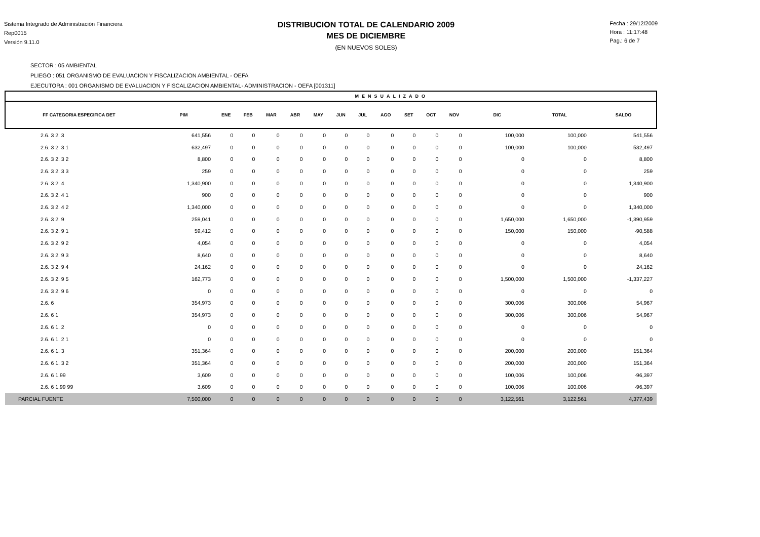Sistema Integrado de Administración Financiera
Rep0015
Versión 9.11.0
DISTRIBUCION TOTAL DE CALENDARIO 2009
MES DE DICIEMBRE
(EN NUEVOS SOLES)
Fecha : 29/12/2009
Hora : 11:17:48
Pag.: 6 de 7
SECTOR : 05 AMBIENTAL
PLIEGO : 051 ORGANISMO DE EVALUACION Y FISCALIZACION AMBIENTAL - OEFA
EJECUTORA : 001 ORGANISMO DE EVALUACION Y FISCALIZACION AMBIENTAL- ADMINISTRACION - OEFA [001311]
| MENSUALIZADO | | | | | | | | | | | | | | | |
| --- | --- | --- | --- | --- | --- | --- | --- | --- | --- | --- | --- | --- | --- | --- | --- |
| FF CATEGORIA ESPECIFICA DET | PIM | ENE | FEB | MAR | ABR | MAY | JUN | JUL | AGO | SET | OCT | NOV | DIC | TOTAL | SALDO |
| 2.6. 3 2. 3 | 641,556 | 0 | 0 | 0 | 0 | 0 | 0 | 0 | 0 | 0 | 0 | 0 | 100,000 | 100,000 | 541,556 |
| 2.6. 3 2. 3 1 | 632,497 | 0 | 0 | 0 | 0 | 0 | 0 | 0 | 0 | 0 | 0 | 0 | 100,000 | 100,000 | 532,497 |
| 2.6. 3 2. 3 2 | 8,800 | 0 | 0 | 0 | 0 | 0 | 0 | 0 | 0 | 0 | 0 | 0 | 0 | 0 | 8,800 |
| 2.6. 3 2. 3 3 | 259 | 0 | 0 | 0 | 0 | 0 | 0 | 0 | 0 | 0 | 0 | 0 | 0 | 0 | 259 |
| 2.6. 3 2. 4 | 1,340,900 | 0 | 0 | 0 | 0 | 0 | 0 | 0 | 0 | 0 | 0 | 0 | 0 | 0 | 1,340,900 |
| 2.6. 3 2. 4 1 | 900 | 0 | 0 | 0 | 0 | 0 | 0 | 0 | 0 | 0 | 0 | 0 | 0 | 0 | 900 |
| 2.6. 3 2. 4 2 | 1,340,000 | 0 | 0 | 0 | 0 | 0 | 0 | 0 | 0 | 0 | 0 | 0 | 0 | 0 | 1,340,000 |
| 2.6. 3 2. 9 | 259,041 | 0 | 0 | 0 | 0 | 0 | 0 | 0 | 0 | 0 | 0 | 0 | 1,650,000 | 1,650,000 | -1,390,959 |
| 2.6. 3 2. 9 1 | 59,412 | 0 | 0 | 0 | 0 | 0 | 0 | 0 | 0 | 0 | 0 | 0 | 150,000 | 150,000 | -90,588 |
| 2.6. 3 2. 9 2 | 4,054 | 0 | 0 | 0 | 0 | 0 | 0 | 0 | 0 | 0 | 0 | 0 | 0 | 0 | 4,054 |
| 2.6. 3 2. 9 3 | 8,640 | 0 | 0 | 0 | 0 | 0 | 0 | 0 | 0 | 0 | 0 | 0 | 0 | 0 | 8,640 |
| 2.6. 3 2. 9 4 | 24,162 | 0 | 0 | 0 | 0 | 0 | 0 | 0 | 0 | 0 | 0 | 0 | 0 | 0 | 24,162 |
| 2.6. 3 2. 9 5 | 162,773 | 0 | 0 | 0 | 0 | 0 | 0 | 0 | 0 | 0 | 0 | 0 | 1,500,000 | 1,500,000 | -1,337,227 |
| 2.6. 3 2. 9 6 | 0 | 0 | 0 | 0 | 0 | 0 | 0 | 0 | 0 | 0 | 0 | 0 | 0 | 0 | 0 |
| 2.6. 6 | 354,973 | 0 | 0 | 0 | 0 | 0 | 0 | 0 | 0 | 0 | 0 | 0 | 300,006 | 300,006 | 54,967 |
| 2.6. 6 1 | 354,973 | 0 | 0 | 0 | 0 | 0 | 0 | 0 | 0 | 0 | 0 | 0 | 300,006 | 300,006 | 54,967 |
| 2.6. 6 1. 2 | 0 | 0 | 0 | 0 | 0 | 0 | 0 | 0 | 0 | 0 | 0 | 0 | 0 | 0 | 0 |
| 2.6. 6 1. 2 1 | 0 | 0 | 0 | 0 | 0 | 0 | 0 | 0 | 0 | 0 | 0 | 0 | 0 | 0 | 0 |
| 2.6. 6 1. 3 | 351,364 | 0 | 0 | 0 | 0 | 0 | 0 | 0 | 0 | 0 | 0 | 0 | 200,000 | 200,000 | 151,364 |
| 2.6. 6 1. 3 2 | 351,364 | 0 | 0 | 0 | 0 | 0 | 0 | 0 | 0 | 0 | 0 | 0 | 200,000 | 200,000 | 151,364 |
| 2.6. 6 1.99 | 3,609 | 0 | 0 | 0 | 0 | 0 | 0 | 0 | 0 | 0 | 0 | 0 | 100,006 | 100,006 | -96,397 |
| 2.6. 6 1.99 99 | 3,609 | 0 | 0 | 0 | 0 | 0 | 0 | 0 | 0 | 0 | 0 | 0 | 100,006 | 100,006 | -96,397 |
| PARCIAL FUENTE | 7,500,000 | 0 | 0 | 0 | 0 | 0 | 0 | 0 | 0 | 0 | 0 | 0 | 3,122,561 | 3,122,561 | 4,377,439 |